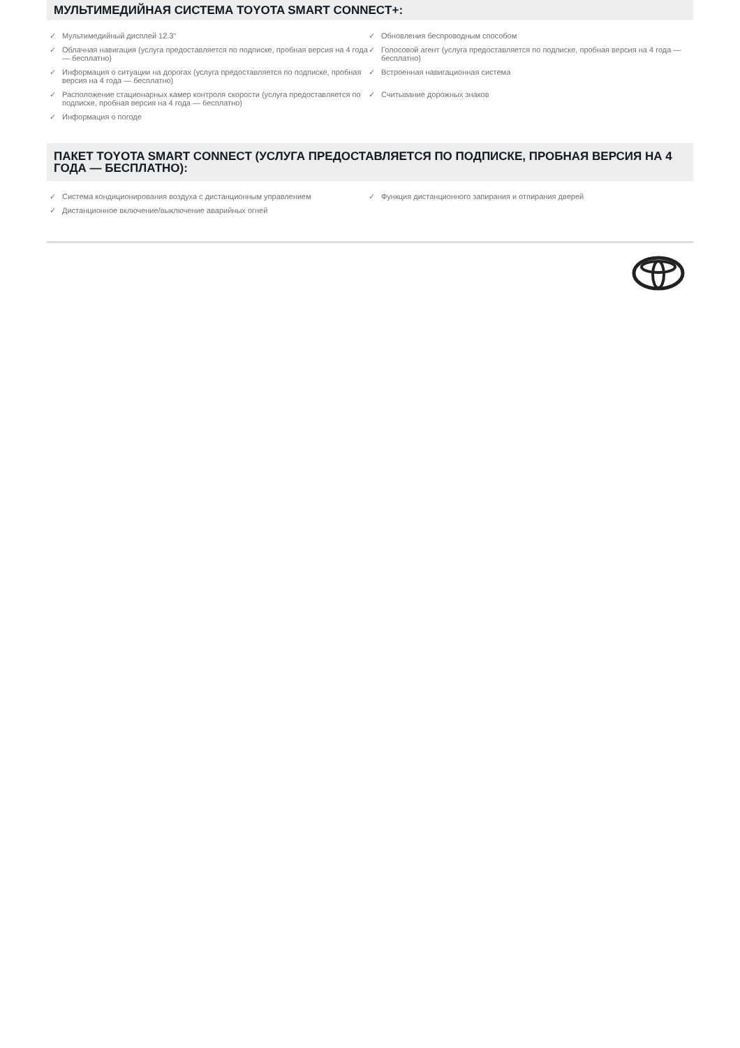МУЛЬТИМЕДИЙНАЯ СИСТЕМА TOYOTA SMART CONNECT+:
✓ Мультимедийный дисплей 12.3"
✓ Обновления беспроводным способом
✓ Облачная навигация (услуга предоставляется по подписке, пробная версия на 4 года — бесплатно)
✓ Голосовой агент (услуга предоставляется по подписке, пробная версия на 4 года — бесплатно)
✓ Информация о ситуации на дорогах (услуга предоставляется по подписке, пробная версия на 4 года — бесплатно)
✓ Встроенная навигационная система
✓ Расположение стационарных камер контроля скорости (услуга предоставляется по подписке, пробная версия на 4 года — бесплатно)
✓ Считывание дорожных знаков
✓ Информация о погоде
ПАКЕТ TOYOTA SMART CONNECT (УСЛУГА ПРЕДОСТАВЛЯЕТСЯ ПО ПОДПИСКЕ, ПРОБНАЯ ВЕРСИЯ НА 4 ГОДА — БЕСПЛАТНО):
✓ Система кондиционирования воздуха с дистанционным управлением
✓ Функция дистанционного запирания и отпирания дверей
✓ Дистанционное включение/выключение аварийных огней